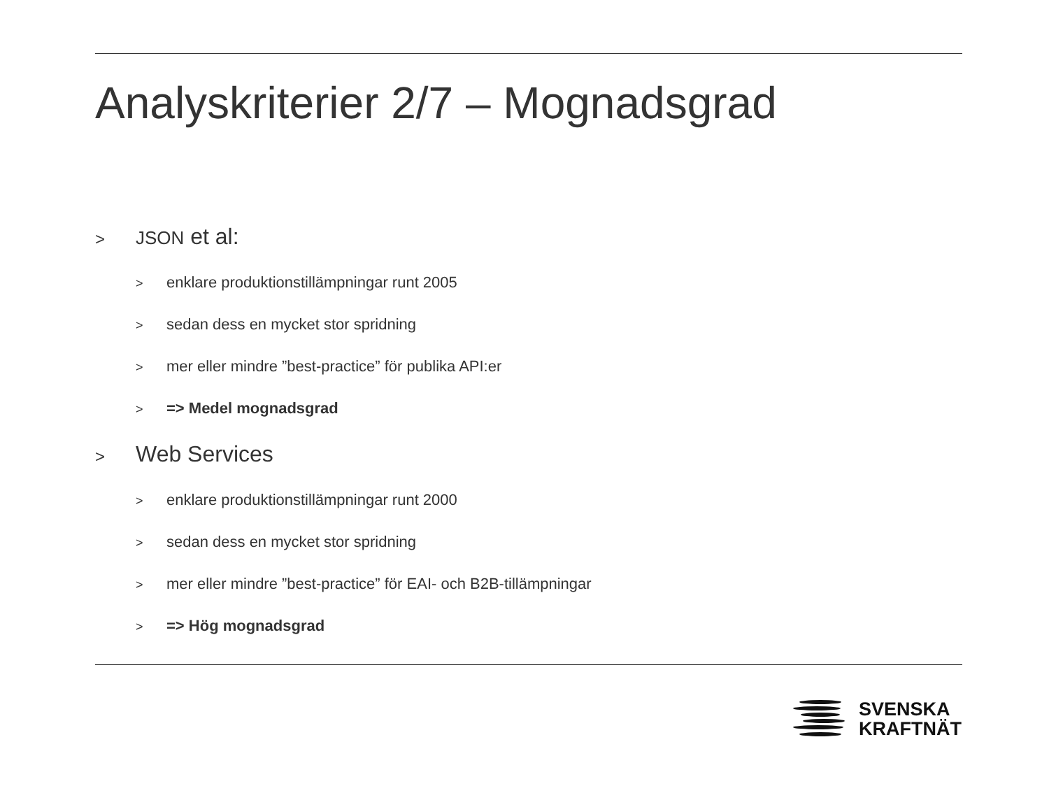Analyskriterier 2/7 – Mognadsgrad
> JSON et al:
> enklare produktionstillämpningar runt 2005
> sedan dess en mycket stor spridning
> mer eller mindre ”best-practice” för publika API:er
> => Medel mognadsgrad
> Web Services
> enklare produktionstillämpningar runt 2000
> sedan dess en mycket stor spridning
> mer eller mindre ”best-practice” för EAI- och B2B-tillämpningar
> => Hög mognadsgrad
SVENSKA
KRAFTNÄT